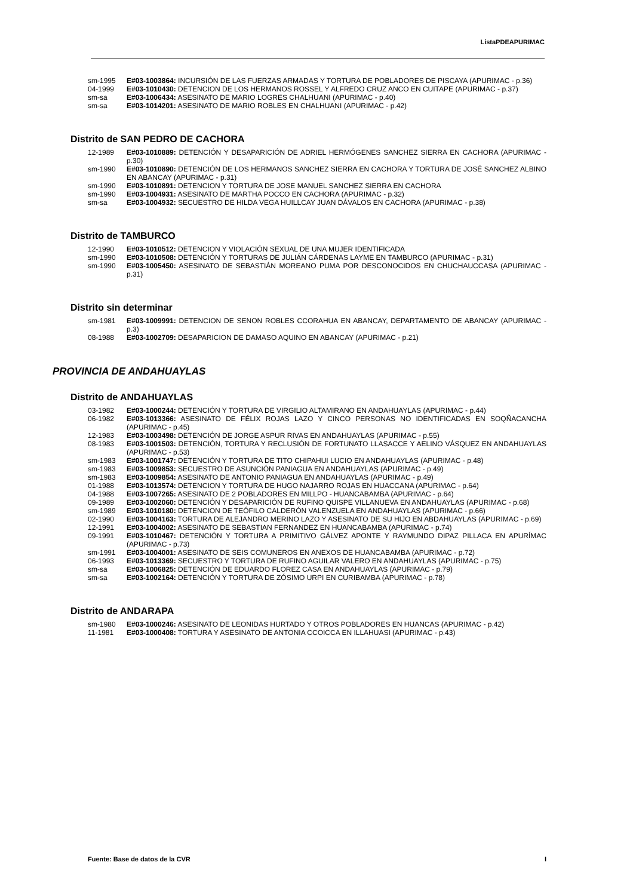ListaPDEAPURIMAC
sm-1995 E#03-1003864: INCURSIÓN DE LAS FUERZAS ARMADAS Y TORTURA DE POBLADORES DE PISCAYA (APURIMAC - p.36)
04-1999 E#03-1010430: DETENCION DE LOS HERMANOS ROSSEL Y ALFREDO CRUZ ANCO EN CUITAPE (APURIMAC - p.37)
sm-sa E#03-1006434: ASESINATO DE MARIO LOGRES CHALHUANI (APURIMAC - p.40)
sm-sa E#03-1014201: ASESINATO DE MARIO ROBLES EN CHALHUANI (APURIMAC - p.42)
Distrito de SAN PEDRO DE CACHORA
12-1989 E#03-1010889: DETENCIÓN Y DESAPARICIÓN DE ADRIEL HERMÓGENES SANCHEZ SIERRA EN CACHORA (APURIMAC - p.30)
sm-1990 E#03-1010890: DETENCIÓN DE LOS HERMANOS SANCHEZ SIERRA EN CACHORA Y TORTURA DE JOSÉ SANCHEZ ALBINO EN ABANCAY (APURIMAC - p.31)
sm-1990 E#03-1010891: DETENCION Y TORTURA DE JOSE MANUEL SANCHEZ SIERRA EN CACHORA
sm-1990 E#03-1004931: ASESINATO DE MARTHA POCCO EN CACHORA (APURIMAC - p.32)
sm-sa E#03-1004932: SECUESTRO DE HILDA VEGA HUILLCAY JUAN DÁVALOS EN CACHORA (APURIMAC - p.38)
Distrito de TAMBURCO
12-1990 E#03-1010512: DETENCION Y VIOLACIÓN SEXUAL DE UNA MUJER IDENTIFICADA
sm-1990 E#03-1010508: DETENCIÓN Y TORTURAS DE JULIÁN CÁRDENAS LAYME EN TAMBURCO (APURIMAC - p.31)
sm-1990 E#03-1005450: ASESINATO DE SEBASTIÁN MOREANO PUMA POR DESCONOCIDOS EN CHUCHAUCCASA (APURIMAC - p.31)
Distrito sin determinar
sm-1981 E#03-1009991: DETENCION DE SENON ROBLES CCORAHUA EN ABANCAY, DEPARTAMENTO DE ABANCAY (APURIMAC - p.3)
08-1988 E#03-1002709: DESAPARICION DE DAMASO AQUINO EN ABANCAY (APURIMAC - p.21)
PROVINCIA DE ANDAHUAYLAS
Distrito de ANDAHUAYLAS
03-1982 E#03-1000244: DETENCIÓN Y TORTURA DE VIRGILIO ALTAMIRANO EN ANDAHUAYLAS (APURIMAC - p.44)
06-1982 E#03-1013366: ASESINATO DE FÉLIX ROJAS LAZO Y CINCO PERSONAS NO IDENTIFICADAS EN SOQÑACANCHA (APURIMAC - p.45)
12-1983 E#03-1003498: DETENCIÓN DE JORGE ASPUR RIVAS EN ANDAHUAYLAS (APURIMAC - p.55)
08-1983 E#03-1001503: DETENCIÓN, TORTURA Y RECLUSIÓN DE FORTUNATO LLASACCE Y AELINO VÁSQUEZ EN ANDAHUAYLAS (APURIMAC - p.53)
sm-1983 E#03-1001747: DETENCIÓN Y TORTURA DE TITO CHIPAHUI LUCIO EN ANDAHUAYLAS (APURIMAC - p.48)
sm-1983 E#03-1009853: SECUESTRO DE ASUNCIÓN PANIAGUA EN ANDAHUAYLAS (APURIMAC - p.49)
sm-1983 E#03-1009854: ASESINATO DE ANTONIO PANIAGUA EN ANDAHUAYLAS (APURIMAC - p.49)
01-1988 E#03-1013574: DETENCION Y TORTURA DE HUGO NAJARRO ROJAS EN HUACCANA (APURIMAC - p.64)
04-1988 E#03-1007265: ASESINATO DE 2 POBLADORES EN MILLPO - HUANCABAMBA (APURIMAC - p.64)
09-1989 E#03-1002060: DETENCIÓN Y DESAPARICIÓN DE RUFINO QUISPE VILLANUEVA EN ANDAHUAYLAS (APURIMAC - p.68)
sm-1989 E#03-1010180: DETENCION DE TEÓFILO CALDERÓN VALENZUELA EN ANDAHUAYLAS (APURIMAC - p.66)
02-1990 E#03-1004163: TORTURA DE ALEJANDRO MERINO LAZO Y ASESINATO DE SU HIJO EN ABDAHUAYLAS (APURIMAC - p.69)
12-1991 E#03-1004002: ASESINATO DE SEBASTIAN FERNANDEZ EN HUANCABAMBA (APURIMAC - p.74)
09-1991 E#03-1010467: DETENCIÓN Y TORTURA A PRIMITIVO GÁLVEZ APONTE Y RAYMUNDO DIPAZ PILLACA EN APURÍMAC (APURIMAC - p.73)
sm-1991 E#03-1004001: ASESINATO DE SEIS COMUNEROS EN ANEXOS DE HUANCABAMBA (APURIMAC - p.72)
06-1993 E#03-1013369: SECUESTRO Y TORTURA DE RUFINO AGUILAR VALERO EN ANDAHUAYLAS (APURIMAC - p.75)
sm-sa E#03-1006825: DETENCIÓN DE EDUARDO FLOREZ CASA EN ANDAHUAYLAS (APURIMAC - p.79)
sm-sa E#03-1002164: DETENCIÓN Y TORTURA DE ZÓSIMO URPI EN CURIBAMBA (APURIMAC - p.78)
Distrito de ANDARAPA
sm-1980 E#03-1000246: ASESINATO DE LEONIDAS HURTADO Y OTROS POBLADORES EN HUANCAS (APURIMAC - p.42)
11-1981 E#03-1000408: TORTURA Y ASESINATO DE ANTONIA CCOICCA EN ILLAHUASI (APURIMAC - p.43)
Fuente: Base de datos de la CVR I